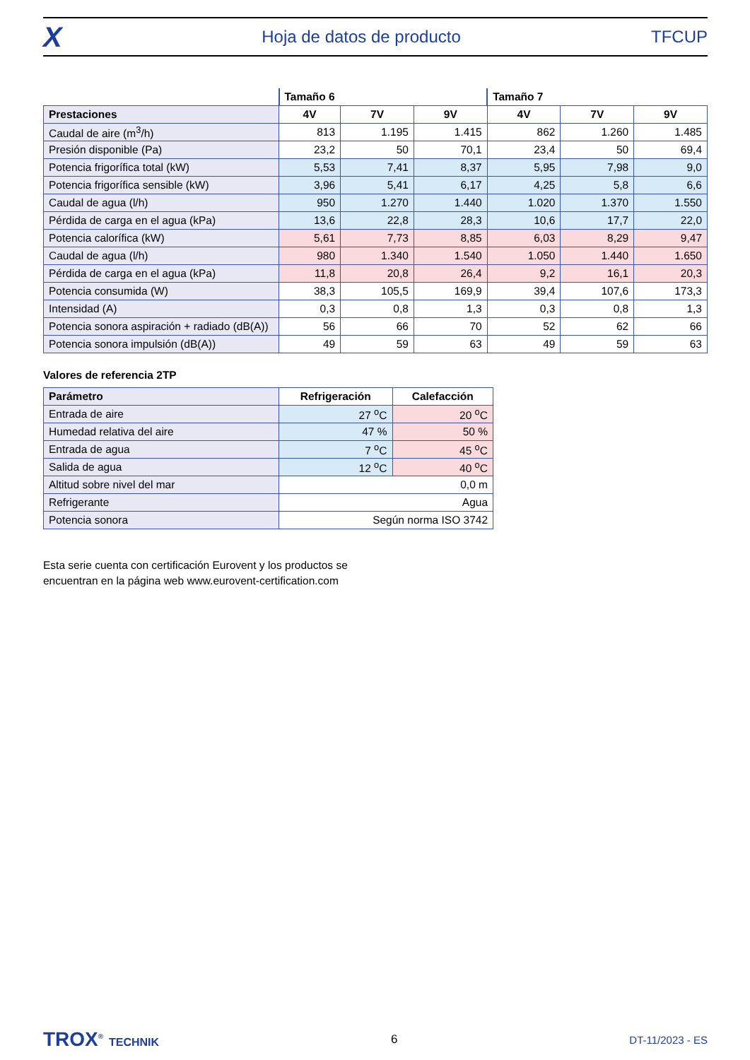X
Hoja de datos de producto TFCUP
| | Tamaño 6 | | | Tamaño 7 | | |
| Prestaciones | 4V | 7V | 9V | 4V | 7V | 9V |
| Caudal de aire (m<sup>3</sup>/h) | 813 | 1.195 | 1.415 | 862 | 1.260 | 1.485 |
| Presión disponible (Pa) | 23,2 | 50 | 70,1 | 23,4 | 50 | 69,4 |
| Potencia frigorífica total (kW) | 5,53 | 7,41 | 8,37 | 5,95 | 7,98 | 9,0 |
| Potencia frigorífica sensible (kW) | 3,96 | 5,41 | 6,17 | 4,25 | 5,8 | 6,6 |
| Caudal de agua (l/h) | 950 | 1.270 | 1.440 | 1.020 | 1.370 | 1.550 |
| Pérdida de carga en el agua (kPa) | 13,6 | 22,8 | 28,3 | 10,6 | 17,7 | 22,0 |
| Potencia calorífica (kW) | 5,61 | 7,73 | 8,85 | 6,03 | 8,29 | 9,47 |
| Caudal de agua (l/h) | 980 | 1.340 | 1.540 | 1.050 | 1.440 | 1.650 |
| Pérdida de carga en el agua (kPa) | 11,8 | 20,8 | 26,4 | 9,2 | 16,1 | 20,3 |
| Potencia consumida (W) | 38,3 | 105,5 | 169,9 | 39,4 | 107,6 | 173,3 |
| Intensidad (A) | 0,3 | 0,8 | 1,3 | 0,3 | 0,8 | 1,3 |
| Potencia sonora aspiración + radiado (dB(A)) | 56 | 66 | 70 | 52 | 62 | 66 |
| Potencia sonora impulsión (dB(A)) | 49 | 59 | 63 | 49 | 59 | 63 |
Valores de referencia 2TP
| Parámetro | Refrigeración | Calefacción |
| --- | --- | --- |
| Entrada de aire | 27 <sup>o</sup>C | 20 <sup>o</sup>C |
| Humedad relativa del aire | 47 % | 50 % |
| Entrada de agua | 7 <sup>o</sup>C | 45 <sup>o</sup>C |
| Salida de agua | 12 <sup>o</sup>C | 40 <sup>o</sup>C |
| Altitud sobre nivel del mar | 0,0 m | |
| Refrigerante | Agua | |
| Potencia sonora | Según norma ISO 3742 | |
Esta serie cuenta con certificación Eurovent y los productos se
encuentran en la página web www.eurovent-certification.com
TROX<sup>®</sup> TECHNIK 6 DT-11/2023 - ES